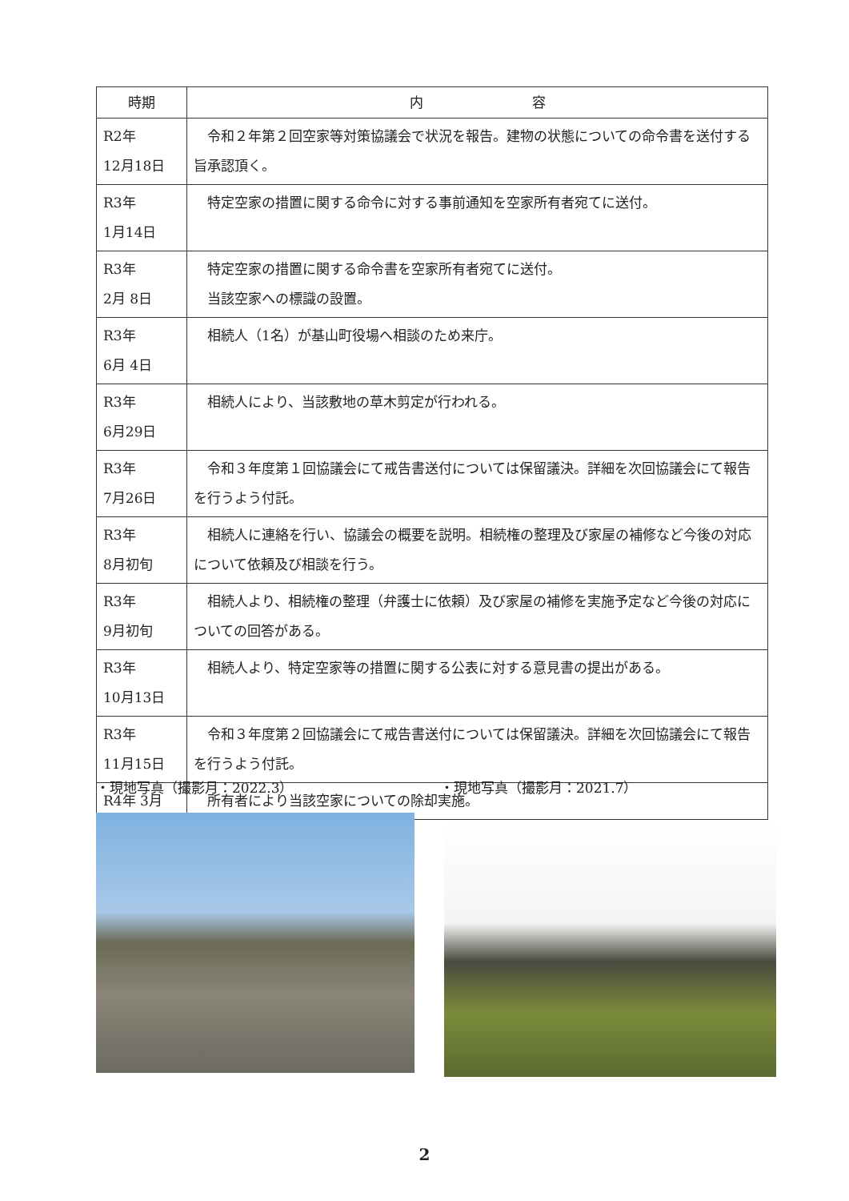| 時期 | 内 容 |
| --- | --- |
| R2年 12月18日 | 令和２年第２回空家等対策協議会で状況を報告。建物の状態についての命令書を送付する旨承認頂く。 |
| R3年 1月14日 | 特定空家の措置に関する命令に対する事前通知を空家所有者宛てに送付。 |
| R3年 2月 8日 | 特定空家の措置に関する命令書を空家所有者宛てに送付。 当該空家への標識の設置。 |
| R3年 6月 4日 | 相続人（1名）が基山町役場へ相談のため来庁。 |
| R3年 6月29日 | 相続人により、当該敷地の草木剪定が行われる。 |
| R3年 7月26日 | 令和３年度第１回協議会にて戒告書送付については保留議決。詳細を次回協議会にて報告を行うよう付託。 |
| R3年 8月初旬 | 相続人に連絡を行い、協議会の概要を説明。相続権の整理及び家屋の補修など今後の対応について依頼及び相談を行う。 |
| R3年 9月初旬 | 相続人より、相続権の整理（弁護士に依頼）及び家屋の補修を実施予定など今後の対応についての回答がある。 |
| R3年 10月13日 | 相続人より、特定空家等の措置に関する公表に対する意見書の提出がある。 |
| R3年 11月15日 | 令和３年度第２回協議会にて戒告書送付については保留議決。詳細を次回協議会にて報告を行うよう付託。 |
| R4年 3月 | 所有者により当該空家についての除却実施。 |
・現地写真（撮影月：2022.3） ・現地写真（撮影月：2021.7）
2